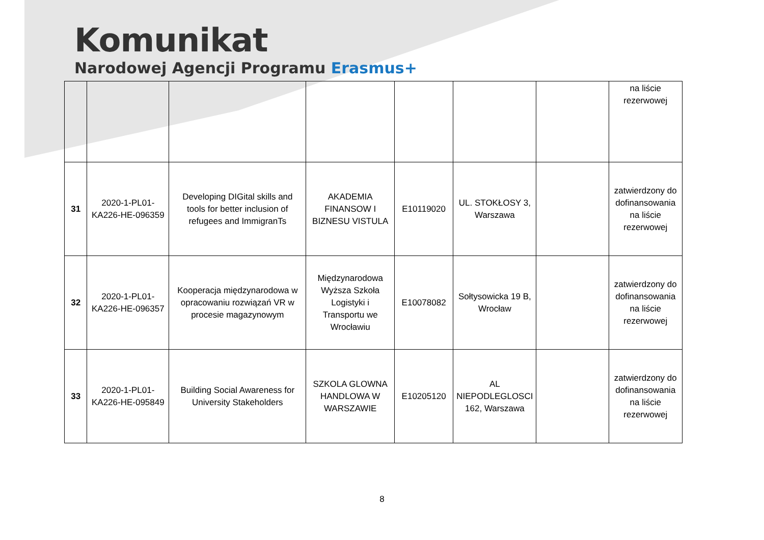Komunikat
Narodowej Agencji Programu Erasmus+
| | | | | | | | na liście rezerwowej |
| 31 | 2020-1-PL01-KA226-HE-096359 | Developing DIGital skills and tools for better inclusion of refugees and ImmigranTs | AKADEMIA FINANSOW I BIZNESU VISTULA | E10119020 | UL. STOKŁOSY 3, Warszawa | | zatwierdzony do dofinansowania na liście rezerwowej |
| 32 | 2020-1-PL01-KA226-HE-096357 | Kooperacja międzynarodowa w opracowaniu rozwiązań VR w procesie magazynowym | Międzynarodowa Wyższa Szkoła Logistyki i Transportu we Wrocławiu | E10078082 | Sołtysowicka 19 B, Wrocław | | zatwierdzony do dofinansowania na liście rezerwowej |
| 33 | 2020-1-PL01-KA226-HE-095849 | Building Social Awareness for University Stakeholders | SZKOLA GLOWNA HANDLOWA W WARSZAWIE | E10205120 | AL NIEPODLEGLOSCI 162, Warszawa | | zatwierdzony do dofinansowania na liście rezerwowej |
8